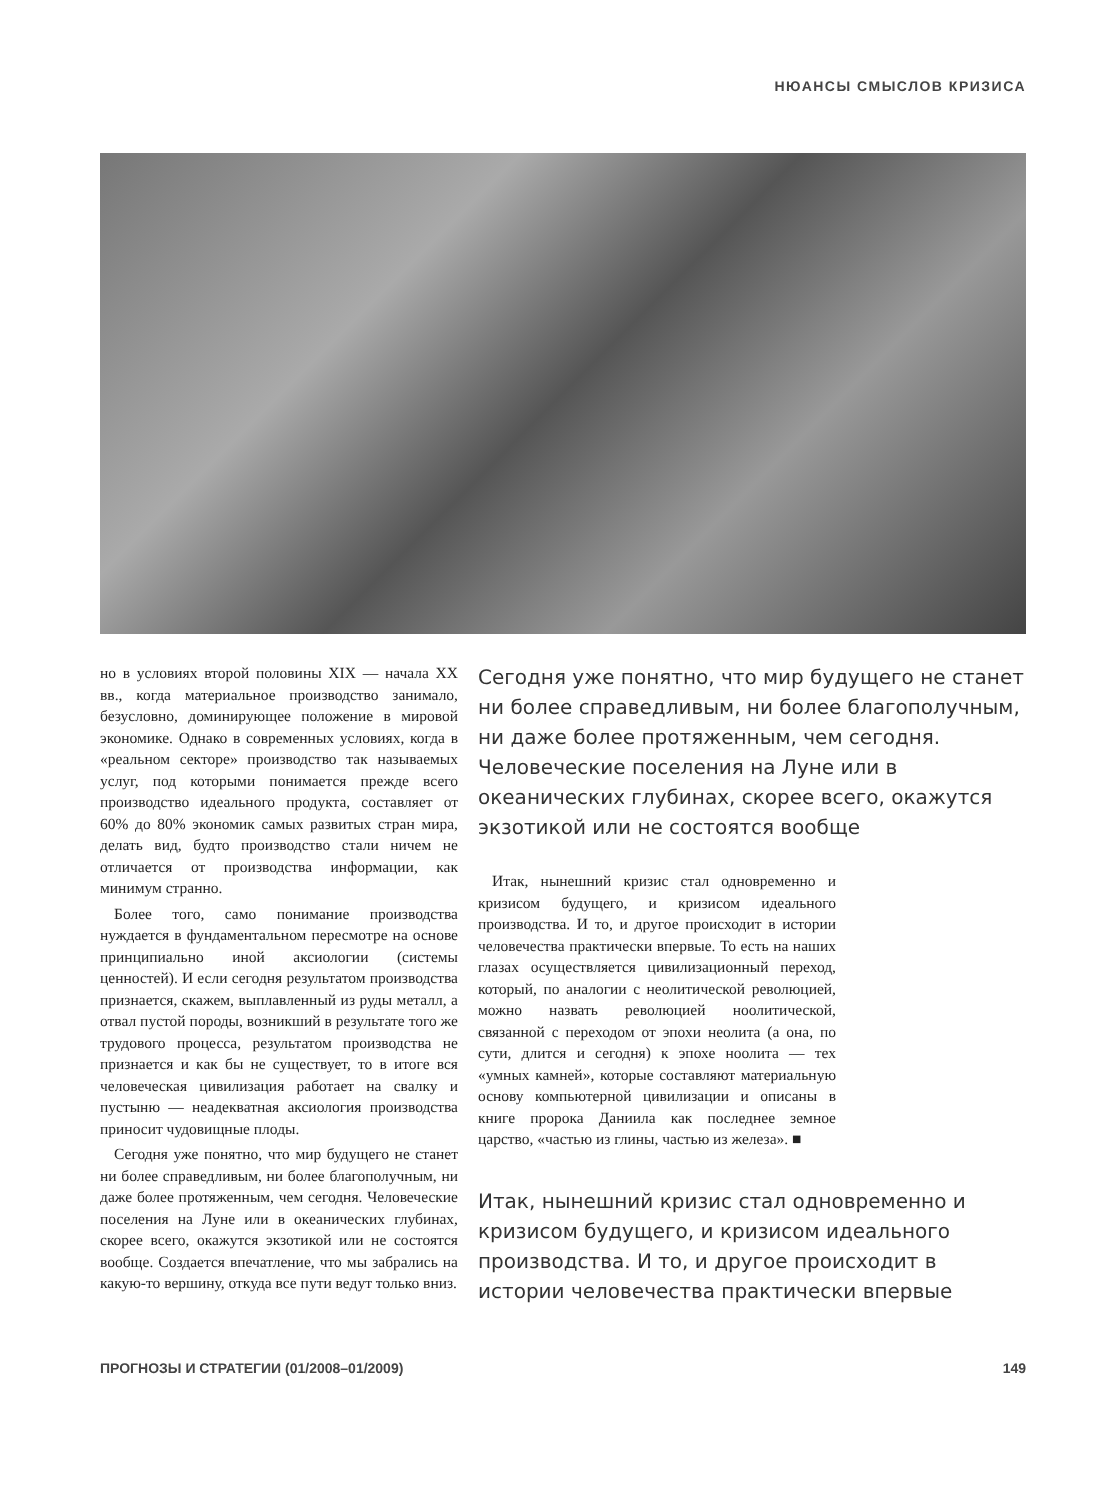НЮАНСЫ СМЫСЛОВ КРИЗИСА
но в условиях второй половины XIX — начала XX вв., когда материальное производство занимало, безусловно, доминирующее положение в мировой экономике. Однако в современных условиях, когда в «реальном секторе» производство так называемых услуг, под которыми понимается прежде всего производство идеального продукта, составляет от 60% до 80% экономик самых развитых стран мира, делать вид, будто производство стали ничем не отличается от производства информации, как минимум странно.
Более того, само понимание производства нуждается в фундаментальном пересмотре на основе принципиально иной аксиологии (системы ценностей). И если сегодня результатом производства признается, скажем, выплавленный из руды металл, а отвал пустой породы, возникший в результате того же трудового процесса, результатом производства не признается и как бы не существует, то в итоге вся человеческая цивилизация работает на свалку и пустыню — неадекватная аксиология производства приносит чудовищные плоды.
Сегодня уже понятно, что мир будущего не станет ни более справедливым, ни более благополучным, ни даже более протяженным, чем сегодня. Человеческие поселения на Луне или в океанических глубинах, скорее всего, окажутся экзотикой или не состоятся вообще. Создается впечатление, что мы забрались на какую-то вершину, откуда все пути ведут только вниз.
Сегодня уже понятно, что мир будущего не станет ни более справедливым, ни более благополучным, ни даже более протяженным, чем сегодня. Человеческие поселения на Луне или в океанических глубинах, скорее всего, окажутся экзотикой или не состоятся вообще
Итак, нынешний кризис стал одновременно и кризисом будущего, и кризисом идеального производства. И то, и другое происходит в истории человечества практически впервые. То есть на наших глазах осуществляется цивилизационный переход, который, по аналогии с неолитической революцией, можно назвать революцией ноолитической, связанной с переходом от эпохи неолита (а она, по сути, длится и сегодня) к эпохе ноолита — тех «умных камней», которые составляют материальную основу компьютерной цивилизации и описаны в книге пророка Даниила как последнее земное царство, «частью из глины, частью из железа». ■
Итак, нынешний кризис стал одновременно и кризисом будущего, и кризисом идеального производства. И то, и другое происходит в истории человечества практически впервые
ПРОГНОЗЫ И СТРАТЕГИИ (01/2008–01/2009) 149